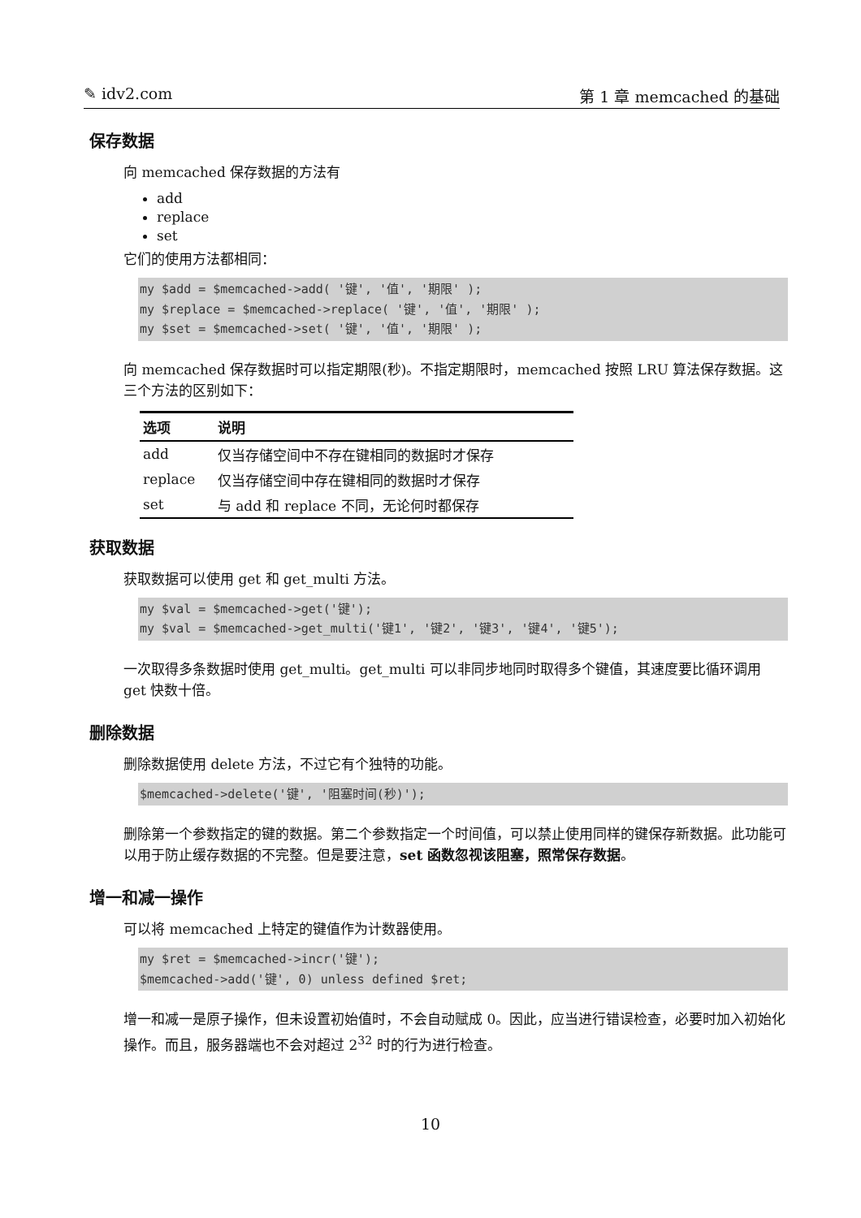✎ idv2.com 第 1 章 memcached 的基础
保存数据
向 memcached 保存数据的方法有
add
replace
set
它们的使用方法都相同：
my $add = $memcached->add( '键', '值', '期限' );
my $replace = $memcached->replace( '键', '值', '期限' );
my $set = $memcached->set( '键', '值', '期限' );
向 memcached 保存数据时可以指定期限(秒)。不指定期限时，memcached 按照 LRU 算法保存数据。这三个方法的区别如下：
| 选项 | 说明 |
| --- | --- |
| add | 仅当存储空间中不存在键相同的数据时才保存 |
| replace | 仅当存储空间中存在键相同的数据时才保存 |
| set | 与 add 和 replace 不同，无论何时都保存 |
获取数据
获取数据可以使用 get 和 get_multi 方法。
my $val = $memcached->get('键');
my $val = $memcached->get_multi('键1', '键2', '键3', '键4', '键5');
一次取得多条数据时使用 get_multi。get_multi 可以非同步地同时取得多个键值，其速度要比循环调用 get 快数十倍。
删除数据
删除数据使用 delete 方法，不过它有个独特的功能。
$memcached->delete('键', '阻塞时间(秒)');
删除第一个参数指定的键的数据。第二个参数指定一个时间值，可以禁止使用同样的键保存新数据。此功能可以用于防止缓存数据的不完整。但是要注意，set 函数忽视该阻塞，照常保存数据。
增一和减一操作
可以将 memcached 上特定的键值作为计数器使用。
my $ret = $memcached->incr('键');
$memcached->add('键', 0) unless defined $ret;
增一和减一是原子操作，但未设置初始值时，不会自动赋成 0。因此，应当进行错误检查，必要时加入初始化操作。而且，服务器端也不会对超过 2<sup>32</sup> 时的行为进行检查。
10